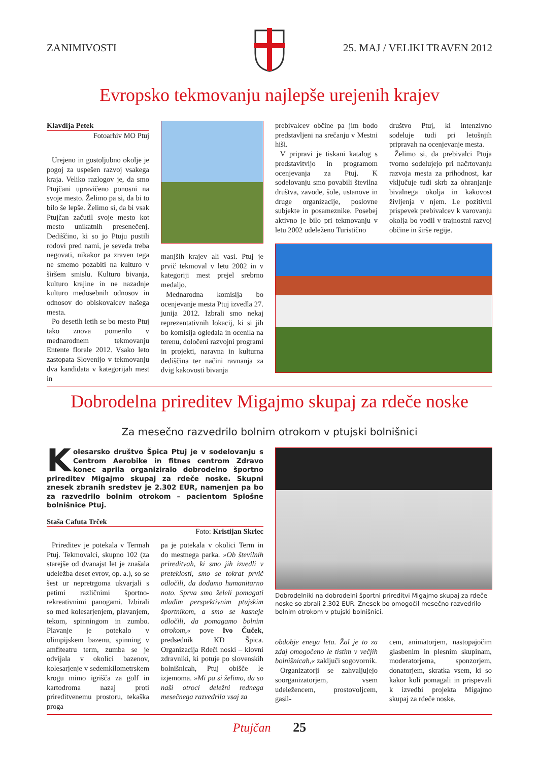ZANIMIVOSTI 25. MAJ / VELIKI TRAVEN 2012
Evropsko tekmovanju najlepše urejenih krajev
Klavdija Petek
Fotoarhiv MO Ptuj
Urejeno in gostoljubno okolje je pogoj za uspešen razvoj vsakega kraja. Veliko razlogov je, da smo Ptujčani upravičeno ponosni na svoje mesto. Želimo pa si, da bi to bilo še lepše. Želimo si, da bi vsak Ptujčan začutil svoje mesto kot mesto unikatnih presenečenj. Dediščino, ki so jo Ptuju pustili rodovi pred nami, je seveda treba negovati, nikakor pa zraven tega ne smemo pozabiti na kulturo v širšem smislu. Kulturo bivanja, kulturo krajine in ne nazadnje kulturo medosebnih odnosov in odnosov do obiskovalcev našega mesta.
Po desetih letih se bo mesto Ptuj tako znova pomerilo v mednarodnem tekmovanju Entente florale 2012. Vsako leto zastopata Slovenijo v tekmovanju dva kandidata v kategorijah mest in
manjših krajev ali vasi. Ptuj je prvič tekmoval v letu 2002 in v kategoriji mest prejel srebrno medaljo.
Mednarodna komisija bo ocenjevanje mesta Ptuj izvedla 27. junija 2012. Izbrali smo nekaj reprezentativnih lokacij, ki si jih bo komisija ogledala in ocenila na terenu, določeni razvojni programi in projekti, naravna in kulturna dediščina ter načini ravnanja za dvig kakovosti bivanja
prebivalcev občine pa jim bodo predstavljeni na srečanju v Mestni hiši.
V pripravi je tiskani katalog s predstavitvijo in programom ocenjevanja za Ptuj. K sodelovanju smo povabili številna društva, zavode, šole, ustanove in druge organizacije, poslovne subjekte in posameznike. Posebej aktivno je bilo pri tekmovanju v letu 2002 udeleženo Turistično
društvo Ptuj, ki intenzivno sodeluje tudi pri letošnjih pripravah na ocenjevanje mesta.
Želimo si, da prebivalci Ptuja tvorno sodelujejo pri načrtovanju razvoja mesta za prihodnost, kar vključuje tudi skrb za ohranjanje bivalnega okolja in kakovost življenja v njem. Le pozitivni prispevek prebivalcev k varovanju okolja bo vodil v trajnostni razvoj občine in širše regije.
Dobrodelna prireditev Migajmo skupaj za rdeče noske
Za mesečno razvedrilo bolnim otrokom v ptujski bolnišnici
Kolesarsko društvo Špica Ptuj je v sodelovanju s Centrom Aerobike in fitnes centrom Zdravo konec aprila organiziralo dobrodelno športno prireditev Migajmo skupaj za rdeče noske. Skupni znesek zbranih sredstev je 2.302 EUR, namenjen pa bo za razvedrilo bolnim otrokom – pacientom Splošne bolnišnice Ptuj.
Staša Cafuta Trček
Foto: Kristijan Skrlec
Dobrodelniki na dobrodelni športni prireditvi Migajmo skupaj za rdeče noske so zbrali 2.302 EUR. Znesek bo omogočil mesečno razvedrilo bolnim otrokom v ptujski bolnišnici.
Prireditev je potekala v Termah Ptuj. Tekmovalci, skupno 102 (za starejše od dvanajst let je znašala udeležba deset evrov, op. a.), so se šest ur nepretrgoma ukvarjali s petimi različnimi športno-rekreativnimi panogami. Izbirali so med kolesarjenjem, plavanjem, tekom, spinningom in zumbo. Plavanje je potekalo v olimpijskem bazenu, spinning v amfiteatru term, zumba se je odvijala v okolici bazenov, kolesarjenje v sedemkilometrskem krogu mimo igrišča za golf in kartodroma nazaj proti prireditvenemu prostoru, tekaška proga
pa je potekala v okolici Term in do mestnega parka. »Ob številnih prireditvah, ki smo jih izvedli v preteklosti, smo se tokrat prvič odločili, da dodamo humanitarno noto. Sprva smo želeli pomagati mladim perspektivnim ptujskim športnikom, a smo se kasneje odločili, da pomagamo bolnim otrokom,« pove Ivo Čuček, predsednik KD Špica. Organizacija Rdeči noski – klovni zdravniki, ki potuje po slovenskih bolnišnicah, Ptuj obišče le izjemoma. »Mi pa si želimo, da so naši otroci deležni rednega mesečnega razvedrila vsaj za
obdobje enega leta. Žal je to za zdaj omogočeno le tistim v večjih bolnišnicah,« zaključi sogovornik.
Organizatorji se zahvaljujejo soorganizatorjem, vsem udeležencem, prostovoljcem, gasil-
cem, animatorjem, nastopajočim glasbenim in plesnim skupinam, moderatorjema, sponzorjem, donatorjem, skratka vsem, ki so kakor koli pomagali in prispevali k izvedbi projekta Migajmo skupaj za rdeče noske.
Ptujčan 25